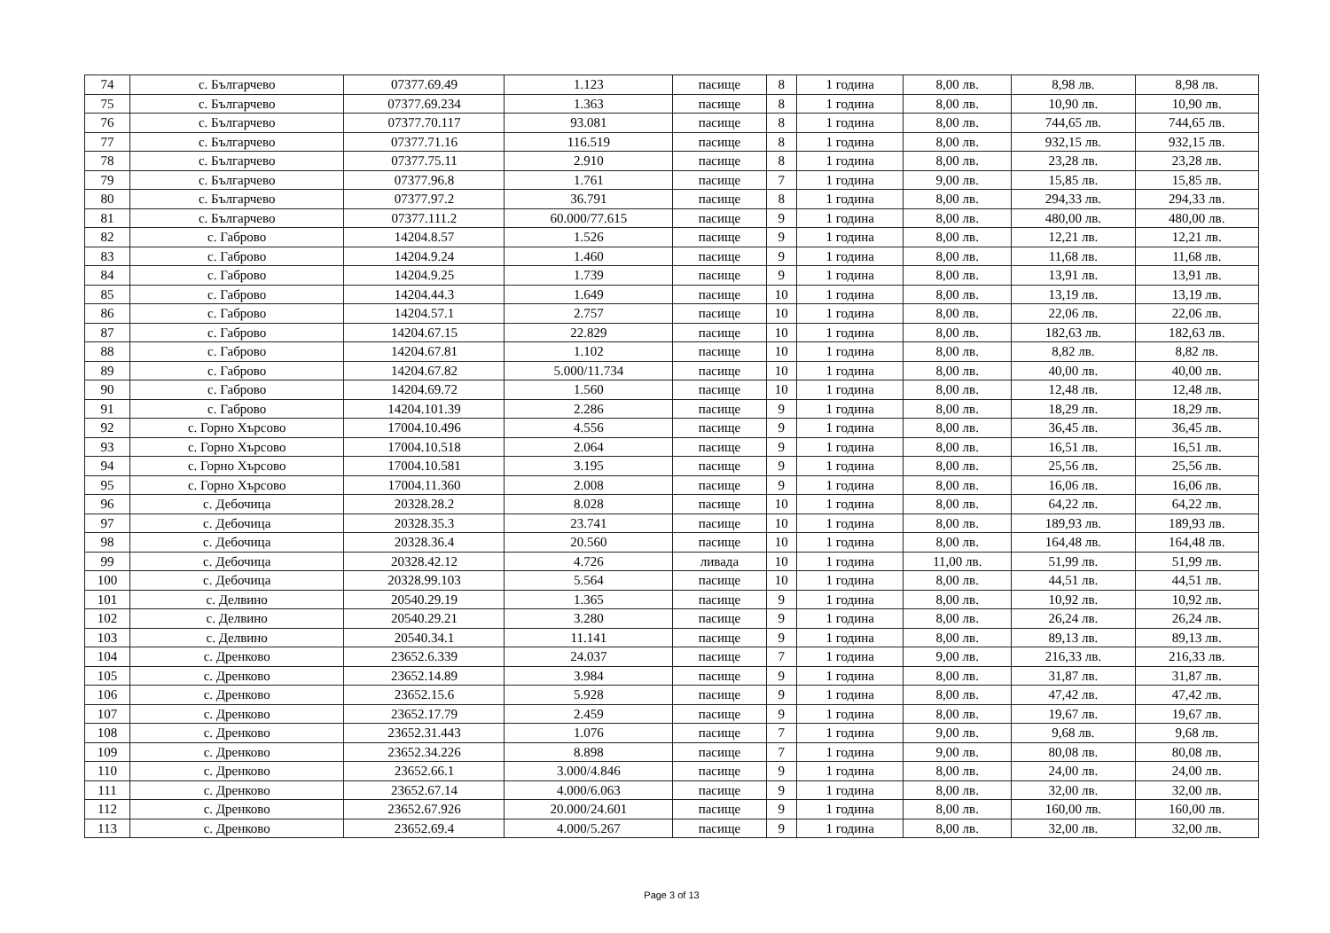| 74 | с. Българчево | 07377.69.49 | 1.123 | пасище | 8 | 1 година | 8,00 лв. | 8,98 лв. | 8,98 лв. |
| 75 | с. Българчево | 07377.69.234 | 1.363 | пасище | 8 | 1 година | 8,00 лв. | 10,90 лв. | 10,90 лв. |
| 76 | с. Българчево | 07377.70.117 | 93.081 | пасище | 8 | 1 година | 8,00 лв. | 744,65 лв. | 744,65 лв. |
| 77 | с. Българчево | 07377.71.16 | 116.519 | пасище | 8 | 1 година | 8,00 лв. | 932,15 лв. | 932,15 лв. |
| 78 | с. Българчево | 07377.75.11 | 2.910 | пасище | 8 | 1 година | 8,00 лв. | 23,28 лв. | 23,28 лв. |
| 79 | с. Българчево | 07377.96.8 | 1.761 | пасище | 7 | 1 година | 9,00 лв. | 15,85 лв. | 15,85 лв. |
| 80 | с. Българчево | 07377.97.2 | 36.791 | пасище | 8 | 1 година | 8,00 лв. | 294,33 лв. | 294,33 лв. |
| 81 | с. Българчево | 07377.111.2 | 60.000/77.615 | пасище | 9 | 1 година | 8,00 лв. | 480,00 лв. | 480,00 лв. |
| 82 | с. Габрово | 14204.8.57 | 1.526 | пасище | 9 | 1 година | 8,00 лв. | 12,21 лв. | 12,21 лв. |
| 83 | с. Габрово | 14204.9.24 | 1.460 | пасище | 9 | 1 година | 8,00 лв. | 11,68 лв. | 11,68 лв. |
| 84 | с. Габрово | 14204.9.25 | 1.739 | пасище | 9 | 1 година | 8,00 лв. | 13,91 лв. | 13,91 лв. |
| 85 | с. Габрово | 14204.44.3 | 1.649 | пасище | 10 | 1 година | 8,00 лв. | 13,19 лв. | 13,19 лв. |
| 86 | с. Габрово | 14204.57.1 | 2.757 | пасище | 10 | 1 година | 8,00 лв. | 22,06 лв. | 22,06 лв. |
| 87 | с. Габрово | 14204.67.15 | 22.829 | пасище | 10 | 1 година | 8,00 лв. | 182,63 лв. | 182,63 лв. |
| 88 | с. Габрово | 14204.67.81 | 1.102 | пасище | 10 | 1 година | 8,00 лв. | 8,82 лв. | 8,82 лв. |
| 89 | с. Габрово | 14204.67.82 | 5.000/11.734 | пасище | 10 | 1 година | 8,00 лв. | 40,00 лв. | 40,00 лв. |
| 90 | с. Габрово | 14204.69.72 | 1.560 | пасище | 10 | 1 година | 8,00 лв. | 12,48 лв. | 12,48 лв. |
| 91 | с. Габрово | 14204.101.39 | 2.286 | пасище | 9 | 1 година | 8,00 лв. | 18,29 лв. | 18,29 лв. |
| 92 | с. Горно Хърсово | 17004.10.496 | 4.556 | пасище | 9 | 1 година | 8,00 лв. | 36,45 лв. | 36,45 лв. |
| 93 | с. Горно Хърсово | 17004.10.518 | 2.064 | пасище | 9 | 1 година | 8,00 лв. | 16,51 лв. | 16,51 лв. |
| 94 | с. Горно Хърсово | 17004.10.581 | 3.195 | пасище | 9 | 1 година | 8,00 лв. | 25,56 лв. | 25,56 лв. |
| 95 | с. Горно Хърсово | 17004.11.360 | 2.008 | пасище | 9 | 1 година | 8,00 лв. | 16,06 лв. | 16,06 лв. |
| 96 | с. Дебочица | 20328.28.2 | 8.028 | пасище | 10 | 1 година | 8,00 лв. | 64,22 лв. | 64,22 лв. |
| 97 | с. Дебочица | 20328.35.3 | 23.741 | пасище | 10 | 1 година | 8,00 лв. | 189,93 лв. | 189,93 лв. |
| 98 | с. Дебочица | 20328.36.4 | 20.560 | пасище | 10 | 1 година | 8,00 лв. | 164,48 лв. | 164,48 лв. |
| 99 | с. Дебочица | 20328.42.12 | 4.726 | ливада | 10 | 1 година | 11,00 лв. | 51,99 лв. | 51,99 лв. |
| 100 | с. Дебочица | 20328.99.103 | 5.564 | пасище | 10 | 1 година | 8,00 лв. | 44,51 лв. | 44,51 лв. |
| 101 | с. Делвино | 20540.29.19 | 1.365 | пасище | 9 | 1 година | 8,00 лв. | 10,92 лв. | 10,92 лв. |
| 102 | с. Делвино | 20540.29.21 | 3.280 | пасище | 9 | 1 година | 8,00 лв. | 26,24 лв. | 26,24 лв. |
| 103 | с. Делвино | 20540.34.1 | 11.141 | пасище | 9 | 1 година | 8,00 лв. | 89,13 лв. | 89,13 лв. |
| 104 | с. Дренково | 23652.6.339 | 24.037 | пасище | 7 | 1 година | 9,00 лв. | 216,33 лв. | 216,33 лв. |
| 105 | с. Дренково | 23652.14.89 | 3.984 | пасище | 9 | 1 година | 8,00 лв. | 31,87 лв. | 31,87 лв. |
| 106 | с. Дренково | 23652.15.6 | 5.928 | пасище | 9 | 1 година | 8,00 лв. | 47,42 лв. | 47,42 лв. |
| 107 | с. Дренково | 23652.17.79 | 2.459 | пасище | 9 | 1 година | 8,00 лв. | 19,67 лв. | 19,67 лв. |
| 108 | с. Дренково | 23652.31.443 | 1.076 | пасище | 7 | 1 година | 9,00 лв. | 9,68 лв. | 9,68 лв. |
| 109 | с. Дренково | 23652.34.226 | 8.898 | пасище | 7 | 1 година | 9,00 лв. | 80,08 лв. | 80,08 лв. |
| 110 | с. Дренково | 23652.66.1 | 3.000/4.846 | пасище | 9 | 1 година | 8,00 лв. | 24,00 лв. | 24,00 лв. |
| 111 | с. Дренково | 23652.67.14 | 4.000/6.063 | пасище | 9 | 1 година | 8,00 лв. | 32,00 лв. | 32,00 лв. |
| 112 | с. Дренково | 23652.67.926 | 20.000/24.601 | пасище | 9 | 1 година | 8,00 лв. | 160,00 лв. | 160,00 лв. |
| 113 | с. Дренково | 23652.69.4 | 4.000/5.267 | пасище | 9 | 1 година | 8,00 лв. | 32,00 лв. | 32,00 лв. |
Page 3 of 13